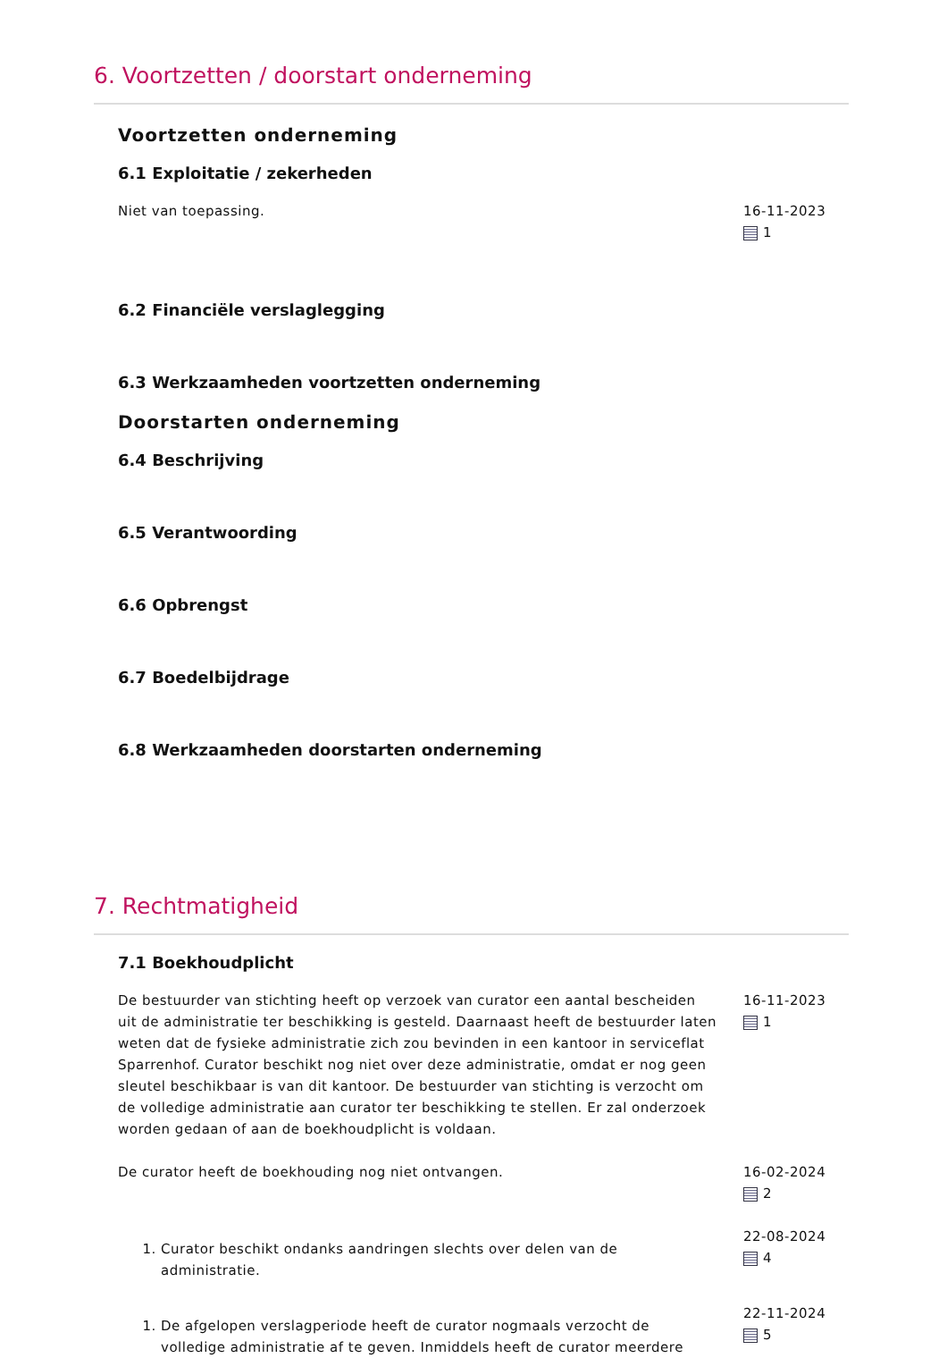6. Voortzetten / doorstart onderneming
Voortzetten onderneming
6.1 Exploitatie / zekerheden
Niet van toepassing. 16-11-2023
1
6.2 Financiële verslaglegging
6.3 Werkzaamheden voortzetten onderneming
Doorstarten onderneming
6.4 Beschrijving
6.5 Verantwoording
6.6 Opbrengst
6.7 Boedelbijdrage
6.8 Werkzaamheden doorstarten onderneming
7. Rechtmatigheid
7.1 Boekhoudplicht
De bestuurder van stichting heeft op verzoek van curator een aantal bescheiden uit de administratie ter beschikking is gesteld. Daarnaast heeft de bestuurder laten weten dat de fysieke administratie zich zou bevinden in een kantoor in serviceflat Sparrenhof. Curator beschikt nog niet over deze administratie, omdat er nog geen sleutel beschikbaar is van dit kantoor. De bestuurder van stichting is verzocht om de volledige administratie aan curator ter beschikking te stellen. Er zal onderzoek worden gedaan of aan de boekhoudplicht is voldaan.
16-11-2023
1
De curator heeft de boekhouding nog niet ontvangen. 16-02-2024
2
1. Curator beschikt ondanks aandringen slechts over delen van de administratie.
22-08-2024
4
1. De afgelopen verslagperiode heeft de curator nogmaals verzocht de volledige administratie af te geven. Inmiddels heeft de curator meerdere
22-11-2024
5